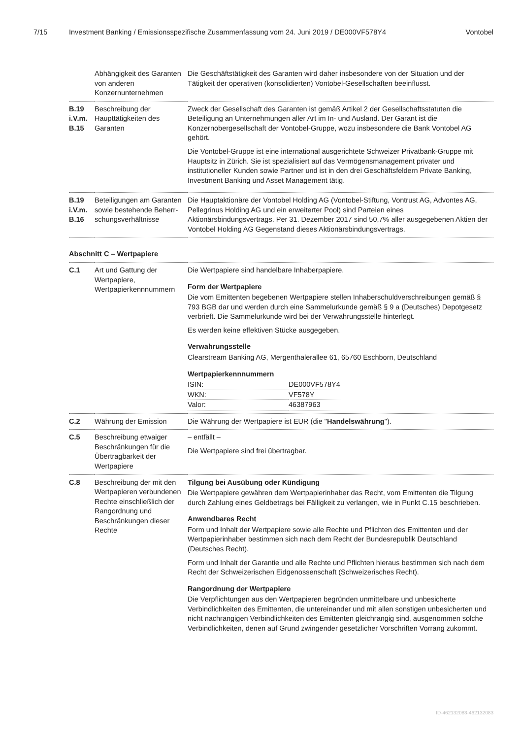7/15 Investment Banking / Emissionsspezifische Zusammenfassung vom 24. Juni 2019 / DE000VF578Y4 Vontobel
| | Abhängigkeit des Garanten von anderen Konzernunternehmen | Die Geschäftstätigkeit des Garanten wird daher insbesondere von der Situation und der Tätigkeit der operativen (konsolidierten) Vontobel-Gesellschaften beeinflusst. |
| B.19 i.V.m. B.15 | Beschreibung der Haupttätigkeiten des Garanten | Zweck der Gesellschaft des Garanten ist gemäß Artikel 2 der Gesellschaftsstatuten die Beteiligung an Unternehmungen aller Art im In- und Ausland. Der Garant ist die Konzernobergesellschaft der Vontobel-Gruppe, wozu insbesondere die Bank Vontobel AG gehört. Die Vontobel-Gruppe ist eine international ausgerichtete Schweizer Privatbank-Gruppe mit Hauptsitz in Zürich. Sie ist spezialisiert auf das Vermögensmanagement privater und institutioneller Kunden sowie Partner und ist in den drei Geschäftsfeldern Private Banking, Investment Banking und Asset Management tätig. |
| B.19 i.V.m. B.16 | Beteiligungen am Garanten sowie bestehende Beherr-schungsverhältnisse | Die Hauptaktionäre der Vontobel Holding AG (Vontobel-Stiftung, Vontrust AG, Advontes AG, Pellegrinus Holding AG und ein erweiterter Pool) sind Parteien eines Aktionärsbindungsvertrags. Per 31. Dezember 2017 sind 50,7% aller ausgegebenen Aktien der Vontobel Holding AG Gegenstand dieses Aktionärsbindungsvertrags. |
| Abschnitt C – Wertpapiere | | |
| C.1 | Art und Gattung der Wertpapiere, Wertpapierkennnummern | Die Wertpapiere sind handelbare Inhaberpapiere. Form der Wertpapiere Die vom Emittenten begebenen Wertpapiere stellen Inhaberschuldverschreibungen gemäß § 793 BGB dar und werden durch eine Sammelurkunde gemäß § 9 a (Deutsches) Depotgesetz verbrieft. Die Sammelurkunde wird bei der Verwahrungsstelle hinterlegt. Es werden keine effektiven Stücke ausgegeben. Verwahrungsstelle Clearstream Banking AG, Mergenthalerallee 61, 65760 Eschborn, Deutschland Wertpapierkennnummern / ISIN: / DE000VF578Y4 / / WKN: / VF578Y / / Valor: / 46387963 / |
| C.2 | Währung der Emission | Die Währung der Wertpapiere ist EUR (die " Handelswährung "). |
| C.5 | Beschreibung etwaiger Beschränkungen für die Übertragbarkeit der Wertpapiere | – entfällt – Die Wertpapiere sind frei übertragbar. |
| C.8 | Beschreibung der mit den Wertpapieren verbundenen Rechte einschließlich der Rangordnung und Beschränkungen dieser Rechte | Tilgung bei Ausübung oder Kündigung Die Wertpapiere gewähren dem Wertpapierinhaber das Recht, vom Emittenten die Tilgung durch Zahlung eines Geldbetrags bei Fälligkeit zu verlangen, wie in Punkt C.15 beschrieben. Anwendbares Recht Form und Inhalt der Wertpapiere sowie alle Rechte und Pflichten des Emittenten und der Wertpapierinhaber bestimmen sich nach dem Recht der Bundesrepublik Deutschland (Deutsches Recht). Form und Inhalt der Garantie und alle Rechte und Pflichten hieraus bestimmen sich nach dem Recht der Schweizerischen Eidgenossenschaft (Schweizerisches Recht). Rangordnung der Wertpapiere Die Verpflichtungen aus den Wertpapieren begründen unmittelbare und unbesicherte Verbindlichkeiten des Emittenten, die untereinander und mit allen sonstigen unbesicherten und nicht nachrangigen Verbindlichkeiten des Emittenten gleichrangig sind, ausgenommen solche Verbindlichkeiten, denen auf Grund zwingender gesetzlicher Vorschriften Vorrang zukommt. |
ID-462132083-462132083